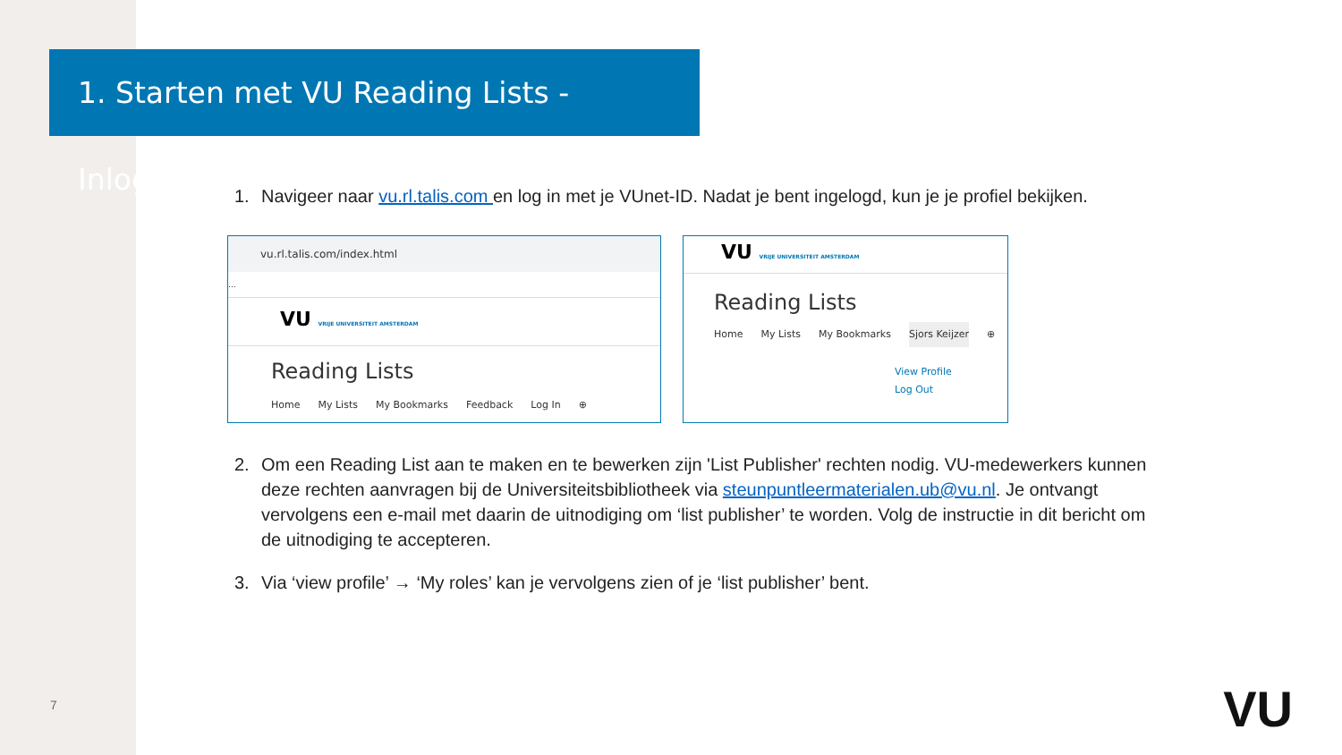1. Starten met VU Reading Lists - Inloggen
1. Navigeer naar vu.rl.talis.com en log in met je VUnet-ID. Nadat je bent ingelogd, kun je je profiel bekijken.
vu.rl.talis.com/index.html
…
VU VRIJE UNIVERSITEIT AMSTERDAM
Reading Lists
Home My Lists My Bookmarks Feedback Log In ⊕
VU VRIJE UNIVERSITEIT AMSTERDAM
Reading Lists
Home My Lists My Bookmarks Sjors Keijzer ⊕
View Profile
Log Out
2. Om een Reading List aan te maken en te bewerken zijn 'List Publisher' rechten nodig. VU-medewerkers kunnen deze rechten aanvragen bij de Universiteitsbibliotheek via steunpuntleermaterialen.ub@vu.nl. Je ontvangt vervolgens een e-mail met daarin de uitnodiging om ‘list publisher’ te worden. Volg de instructie in dit bericht om de uitnodiging te accepteren.
3. Via ‘view profile’ → ‘My roles’ kan je vervolgens zien of je ‘list publisher’ bent.
7 VU